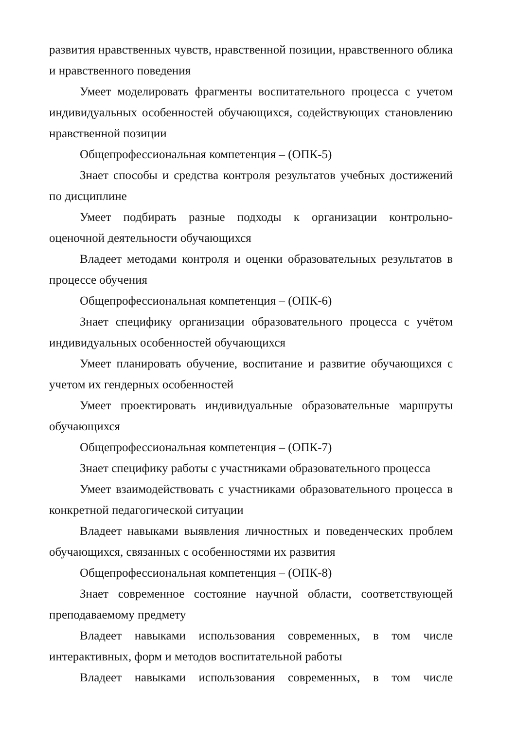развития нравственных чувств, нравственной позиции, нравственного облика и нравственного поведения
Умеет моделировать фрагменты воспитательного процесса с учетом индивидуальных особенностей обучающихся, содействующих становлению нравственной позиции
Общепрофессиональная компетенция – (ОПК-5)
Знает способы и средства контроля результатов учебных достижений по дисциплине
Умеет подбирать разные подходы к организации контрольно-оценочной деятельности обучающихся
Владеет методами контроля и оценки образовательных результатов в процессе обучения
Общепрофессиональная компетенция – (ОПК-6)
Знает специфику организации образовательного процесса с учётом индивидуальных особенностей обучающихся
Умеет планировать обучение, воспитание и развитие обучающихся с учетом их гендерных особенностей
Умеет проектировать индивидуальные образовательные маршруты обучающихся
Общепрофессиональная компетенция – (ОПК-7)
Знает специфику работы с участниками образовательного процесса
Умеет взаимодействовать с участниками образовательного процесса в конкретной педагогической ситуации
Владеет навыками выявления личностных и поведенческих проблем обучающихся, связанных с особенностями их развития
Общепрофессиональная компетенция – (ОПК-8)
Знает современное состояние научной области, соответствующей преподаваемому предмету
Владеет навыками использования современных, в том числе интерактивных, форм и методов воспитательной работы
Владеет навыками использования современных, в том числе